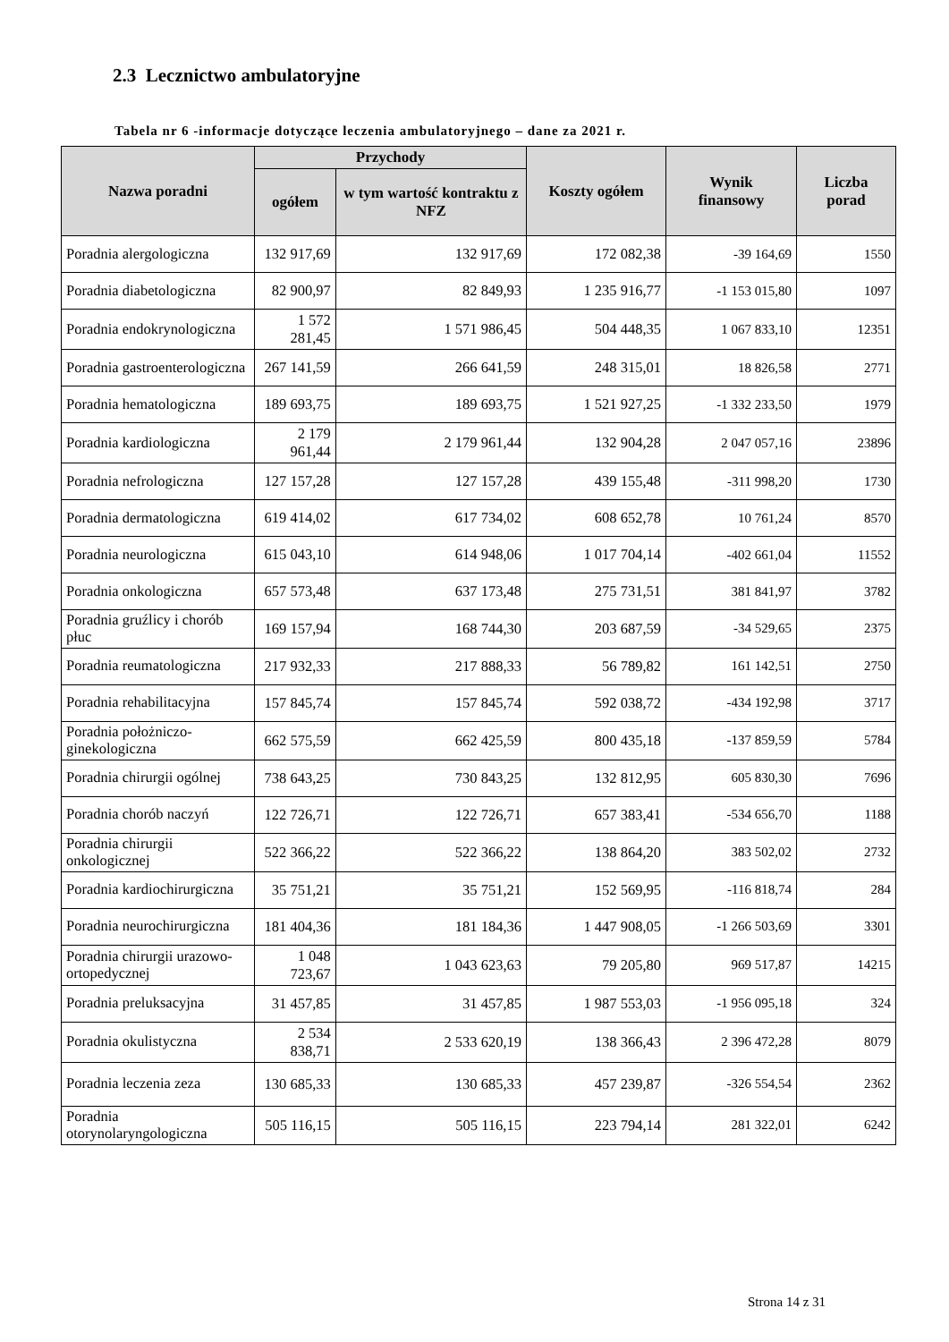2.3 Lecznictwo ambulatoryjne
Tabela nr 6 -informacje dotyczące leczenia ambulatoryjnego – dane za 2021 r.
| Nazwa poradni | Przychody | | Koszty ogółem | Wynik finansowy | Liczba porad |
| --- | --- | --- | --- | --- | --- |
| | ogółem | w tym wartość kontraktu z NFZ | | | |
| Poradnia alergologiczna | 132 917,69 | 132 917,69 | 172 082,38 | -39 164,69 | 1550 |
| Poradnia diabetologiczna | 82 900,97 | 82 849,93 | 1 235 916,77 | -1 153 015,80 | 1097 |
| Poradnia endokrynologiczna | 1 572 281,45 | 1 571 986,45 | 504 448,35 | 1 067 833,10 | 12351 |
| Poradnia gastroenterologiczna | 267 141,59 | 266 641,59 | 248 315,01 | 18 826,58 | 2771 |
| Poradnia hematologiczna | 189 693,75 | 189 693,75 | 1 521 927,25 | -1 332 233,50 | 1979 |
| Poradnia kardiologiczna | 2 179 961,44 | 2 179 961,44 | 132 904,28 | 2 047 057,16 | 23896 |
| Poradnia nefrologiczna | 127 157,28 | 127 157,28 | 439 155,48 | -311 998,20 | 1730 |
| Poradnia dermatologiczna | 619 414,02 | 617 734,02 | 608 652,78 | 10 761,24 | 8570 |
| Poradnia neurologiczna | 615 043,10 | 614 948,06 | 1 017 704,14 | -402 661,04 | 11552 |
| Poradnia onkologiczna | 657 573,48 | 637 173,48 | 275 731,51 | 381 841,97 | 3782 |
| Poradnia gruźlicy i chorób płuc | 169 157,94 | 168 744,30 | 203 687,59 | -34 529,65 | 2375 |
| Poradnia reumatologiczna | 217 932,33 | 217 888,33 | 56 789,82 | 161 142,51 | 2750 |
| Poradnia rehabilitacyjna | 157 845,74 | 157 845,74 | 592 038,72 | -434 192,98 | 3717 |
| Poradnia położniczo-ginekologiczna | 662 575,59 | 662 425,59 | 800 435,18 | -137 859,59 | 5784 |
| Poradnia chirurgii ogólnej | 738 643,25 | 730 843,25 | 132 812,95 | 605 830,30 | 7696 |
| Poradnia chorób naczyń | 122 726,71 | 122 726,71 | 657 383,41 | -534 656,70 | 1188 |
| Poradnia chirurgii onkologicznej | 522 366,22 | 522 366,22 | 138 864,20 | 383 502,02 | 2732 |
| Poradnia kardiochirurgiczna | 35 751,21 | 35 751,21 | 152 569,95 | -116 818,74 | 284 |
| Poradnia neurochirurgiczna | 181 404,36 | 181 184,36 | 1 447 908,05 | -1 266 503,69 | 3301 |
| Poradnia chirurgii urazowo-ortopedycznej | 1 048 723,67 | 1 043 623,63 | 79 205,80 | 969 517,87 | 14215 |
| Poradnia preluksacyjna | 31 457,85 | 31 457,85 | 1 987 553,03 | -1 956 095,18 | 324 |
| Poradnia okulistyczna | 2 534 838,71 | 2 533 620,19 | 138 366,43 | 2 396 472,28 | 8079 |
| Poradnia leczenia zeza | 130 685,33 | 130 685,33 | 457 239,87 | -326 554,54 | 2362 |
| Poradnia otorynolaryngologiczna | 505 116,15 | 505 116,15 | 223 794,14 | 281 322,01 | 6242 |
Strona 14 z 31